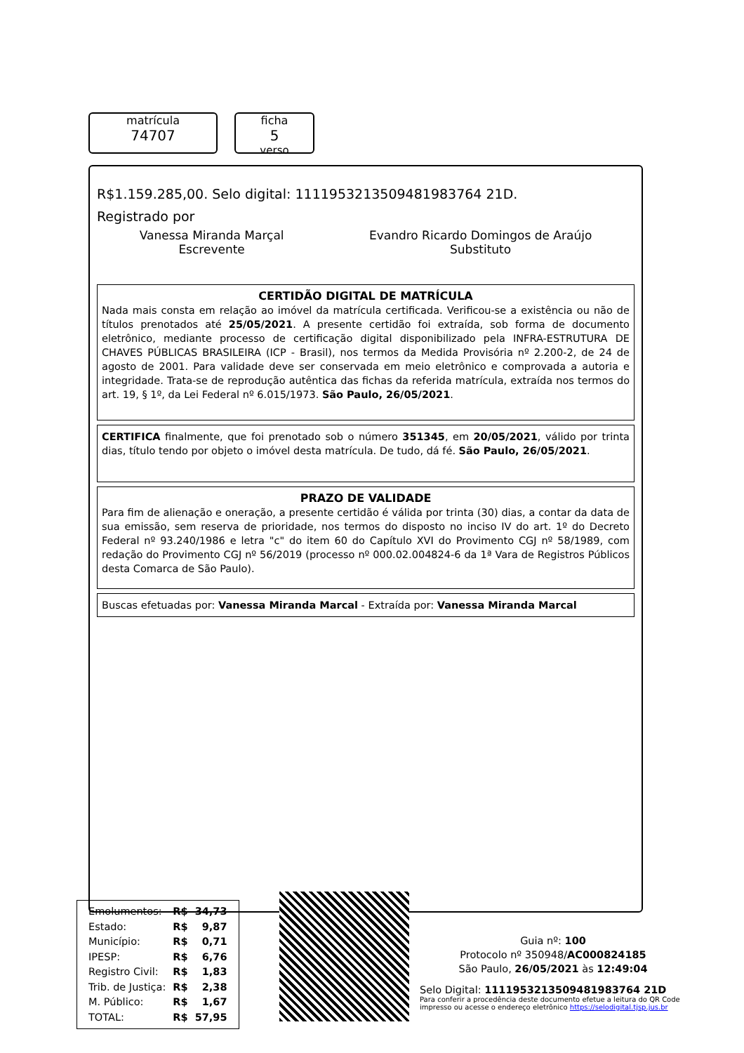matrícula
74707
ficha
5
verso
R$1.159.285,00. Selo digital: 1111953213509481983764 21D.
Registrado por
Vanessa Miranda Marçal
Escrevente
Evandro Ricardo Domingos de Araújo
Substituto
CERTIDÃO DIGITAL DE MATRÍCULA
Nada mais consta em relação ao imóvel da matrícula certificada. Verificou-se a existência ou não de títulos prenotados até 25/05/2021. A presente certidão foi extraída, sob forma de documento eletrônico, mediante processo de certificação digital disponibilizado pela INFRA-ESTRUTURA DE CHAVES PÚBLICAS BRASILEIRA (ICP - Brasil), nos termos da Medida Provisória nº 2.200-2, de 24 de agosto de 2001. Para validade deve ser conservada em meio eletrônico e comprovada a autoria e integridade. Trata-se de reprodução autêntica das fichas da referida matrícula, extraída nos termos do art. 19, § 1º, da Lei Federal nº 6.015/1973. São Paulo, 26/05/2021.
CERTIFICA finalmente, que foi prenotado sob o número 351345, em 20/05/2021, válido por trinta dias, título tendo por objeto o imóvel desta matrícula. De tudo, dá fé. São Paulo, 26/05/2021.
PRAZO DE VALIDADE
Para fim de alienação e oneração, a presente certidão é válida por trinta (30) dias, a contar da data de sua emissão, sem reserva de prioridade, nos termos do disposto no inciso IV do art. 1º do Decreto Federal nº 93.240/1986 e letra "c" do item 60 do Capítulo XVI do Provimento CGJ nº 58/1989, com redação do Provimento CGJ nº 56/2019 (processo nº 000.02.004824-6 da 1ª Vara de Registros Públicos desta Comarca de São Paulo).
Buscas efetuadas por: Vanessa Miranda Marcal - Extraída por: Vanessa Miranda Marcal
| Emolumentos: | R$ | 34,73 |
| Estado: | R$ | 9,87 |
| Município: | R$ | 0,71 |
| IPESP: | R$ | 6,76 |
| Registro Civil: | R$ | 1,83 |
| Trib. de Justiça: | R$ | 2,38 |
| M. Público: | R$ | 1,67 |
| TOTAL: | R$ | 57,95 |
Guia nº: 100
Protocolo nº 350948/AC000824185
São Paulo, 26/05/2021 às 12:49:04
Selo Digital: 1111953213509481983764 21D
Para conferir a procedência deste documento efetue a leitura do QR Code impresso ou acesse o endereço eletrônico https://selodigital.tjsp.jus.br